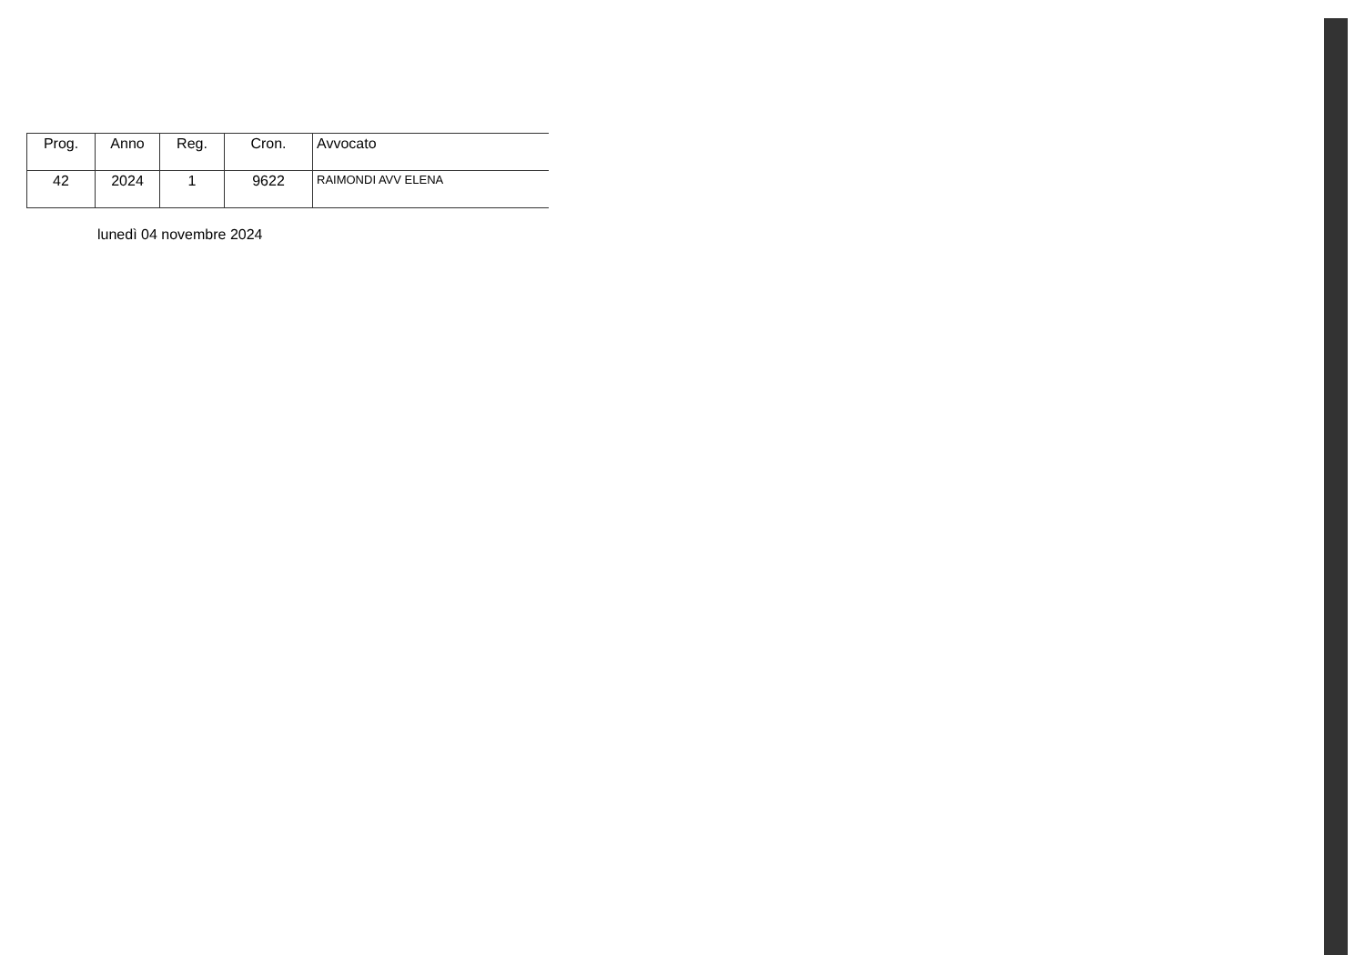| Prog. | Anno | Reg. | Cron. | Avvocato |
| --- | --- | --- | --- | --- |
| 42 | 2024 | 1 | 9622 | RAIMONDI AVV ELENA |
lunedì 04 novembre 2024